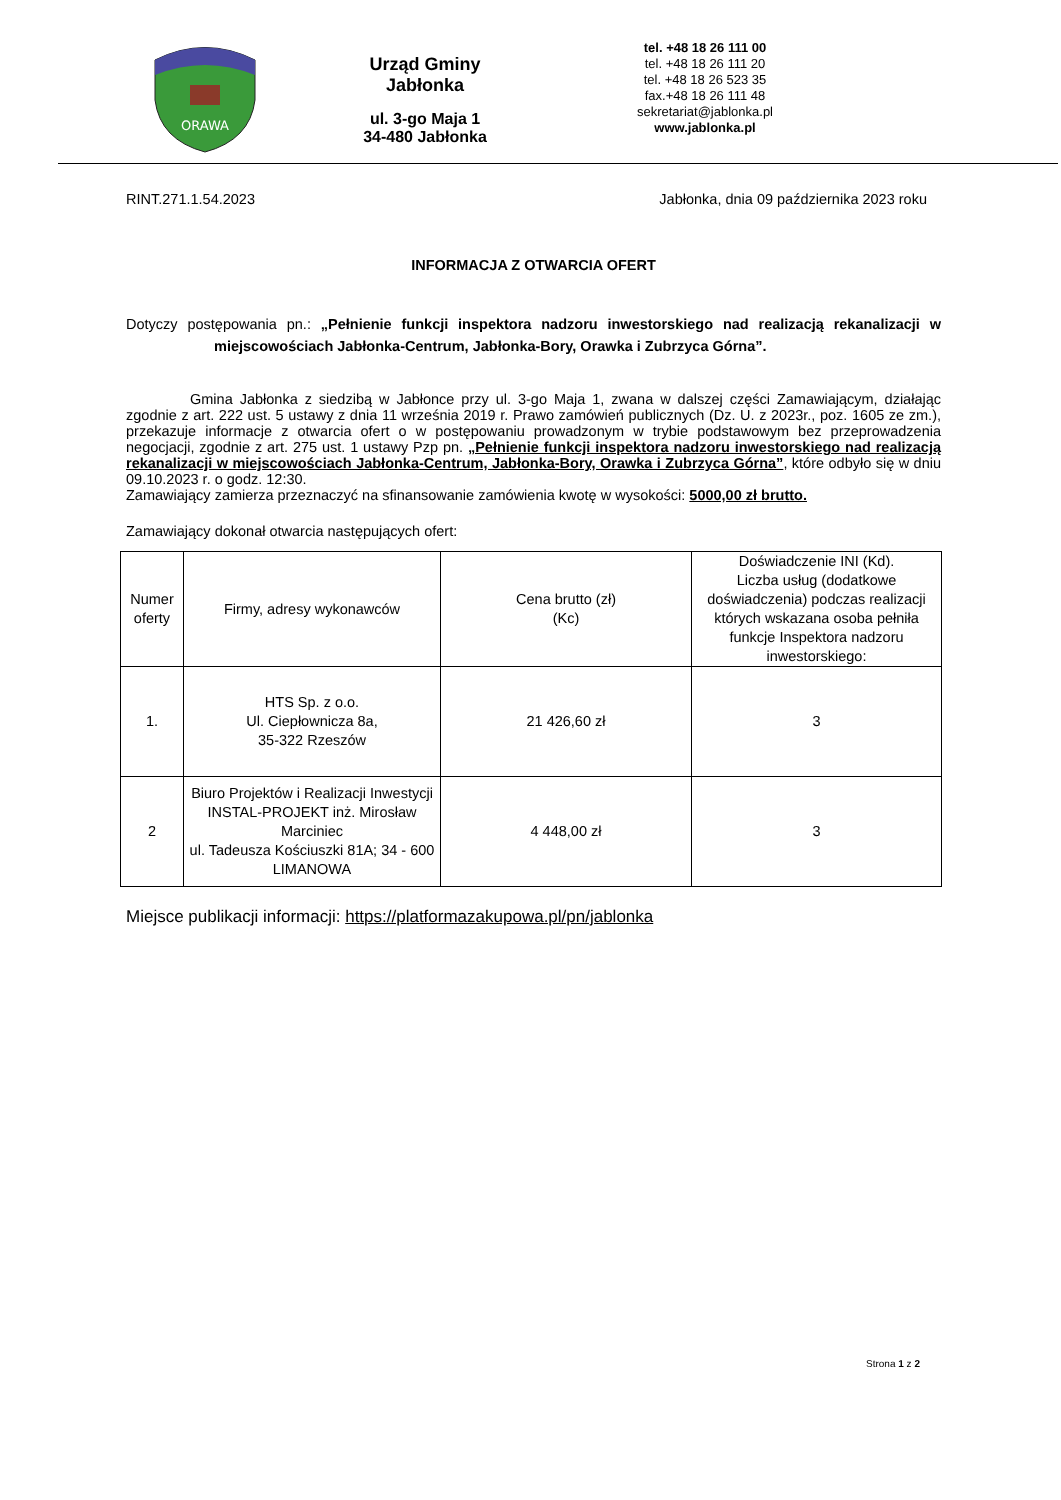ORAWA
Urząd Gminy
Jabłonka
ul. 3-go Maja 1
34-480 Jabłonka
tel. +48 18 26 111 00
tel. +48 18 26 111 20
tel. +48 18 26 523 35
fax.+48 18 26 111 48
sekretariat@jablonka.pl
www.jablonka.pl
RINT.271.1.54.2023 Jabłonka, dnia 09 października 2023 roku
INFORMACJA Z OTWARCIA OFERT
Dotyczy postępowania pn.: „Pełnienie funkcji inspektora nadzoru inwestorskiego nad realizacją rekanalizacji w miejscowościach Jabłonka-Centrum, Jabłonka-Bory, Orawka i Zubrzyca Górna”.
Gmina Jabłonka z siedzibą w Jabłonce przy ul. 3-go Maja 1, zwana w dalszej części Zamawiającym, działając zgodnie z art. 222 ust. 5 ustawy z dnia 11 września 2019 r. Prawo zamówień publicznych (Dz. U. z 2023r., poz. 1605 ze zm.), przekazuje informacje z otwarcia ofert o w postępowaniu prowadzonym w trybie podstawowym bez przeprowadzenia negocjacji, zgodnie z art. 275 ust. 1 ustawy Pzp pn. „Pełnienie funkcji inspektora nadzoru inwestorskiego nad realizacją rekanalizacji w miejscowościach Jabłonka-Centrum, Jabłonka-Bory, Orawka i Zubrzyca Górna”, które odbyło się w dniu 09.10.2023 r. o godz. 12:30.
Zamawiający zamierza przeznaczyć na sfinansowanie zamówienia kwotę w wysokości: 5000,00 zł brutto.
Zamawiający dokonał otwarcia następujących ofert:
| Numer oferty | Firmy, adresy wykonawców | Cena brutto (zł) (Kc) | Doświadczenie INI (Kd). Liczba usług (dodatkowe doświadczenia) podczas realizacji których wskazana osoba pełniła funkcje Inspektora nadzoru inwestorskiego: |
| 1. | HTS Sp. z o.o. Ul. Ciepłownicza 8a, 35-322 Rzeszów | 21 426,60 zł | 3 |
| 2 | Biuro Projektów i Realizacji Inwestycji INSTAL-PROJEKT inż. Mirosław Marciniec ul. Tadeusza Kościuszki 81A; 34 - 600 LIMANOWA | 4 448,00 zł | 3 |
Miejsce publikacji informacji: https://platformazakupowa.pl/pn/jablonka
Strona 1 z 2